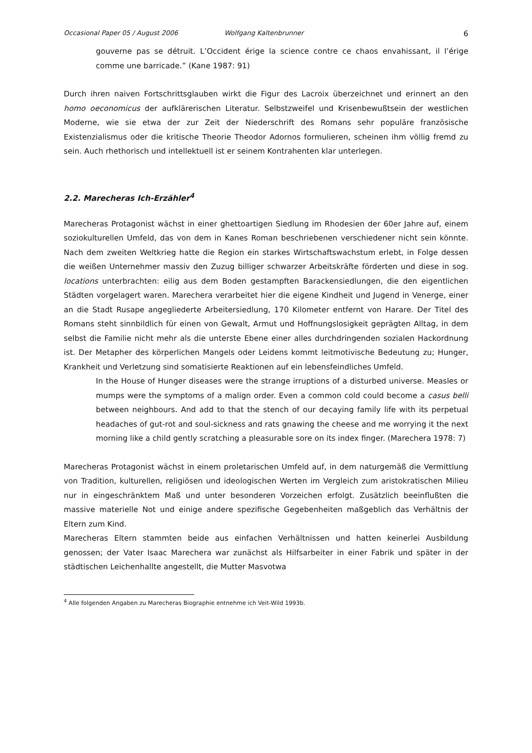Occasional Paper 05 / August 2006 Wolfgang Kaltenbrunner 6
gouverne pas se détruit. L’Occident érige la science contre ce chaos envahissant, il l’érige comme une barricade.” (Kane 1987: 91)
Durch ihren naiven Fortschrittsglauben wirkt die Figur des Lacroix überzeichnet und erinnert an den homo oeconomicus der aufklärerischen Literatur. Selbstzweifel und Krisenbewußtsein der westlichen Moderne, wie sie etwa der zur Zeit der Niederschrift des Romans sehr populäre französische Existenzialismus oder die kritische Theorie Theodor Adornos formulieren, scheinen ihm völlig fremd zu sein. Auch rhethorisch und intellektuell ist er seinem Kontrahenten klar unterlegen.
2.2. Marecheras Ich-Erzähler<sup>4</sup>
Marecheras Protagonist wächst in einer ghettoartigen Siedlung im Rhodesien der 60er Jahre auf, einem soziokulturellen Umfeld, das von dem in Kanes Roman beschriebenen verschiedener nicht sein könnte. Nach dem zweiten Weltkrieg hatte die Region ein starkes Wirtschaftswachstum erlebt, in Folge dessen die weißen Unternehmer massiv den Zuzug billiger schwarzer Arbeitskräfte förderten und diese in sog. locations unterbrachten: eilig aus dem Boden gestampften Barackensiedlungen, die den eigentlichen Städten vorgelagert waren. Marechera verarbeitet hier die eigene Kindheit und Jugend in Venerge, einer an die Stadt Rusape angegliederte Arbeitersiedlung, 170 Kilometer entfernt von Harare. Der Titel des Romans steht sinnbildlich für einen von Gewalt, Armut und Hoffnungslosigkeit geprägten Alltag, in dem selbst die Familie nicht mehr als die unterste Ebene einer alles durchdringenden sozialen Hackordnung ist. Der Metapher des körperlichen Mangels oder Leidens kommt leitmotivische Bedeutung zu; Hunger, Krankheit und Verletzung sind somatisierte Reaktionen auf ein lebensfeindliches Umfeld.
In the House of Hunger diseases were the strange irruptions of a disturbed universe. Measles or mumps were the symptoms of a malign order. Even a common cold could become a casus belli between neighbours. And add to that the stench of our decaying family life with its perpetual headaches of gut-rot and soul-sickness and rats gnawing the cheese and me worrying it the next morning like a child gently scratching a pleasurable sore on its index finger. (Marechera 1978: 7)
Marecheras Protagonist wächst in einem proletarischen Umfeld auf, in dem naturgemäß die Vermittlung von Tradition, kulturellen, religiösen und ideologischen Werten im Vergleich zum aristokratischen Milieu nur in eingeschränktem Maß und unter besonderen Vorzeichen erfolgt. Zusätzlich beeinflußten die massive materielle Not und einige andere spezifische Gegebenheiten maßgeblich das Verhältnis der Eltern zum Kind.
Marecheras Eltern stammten beide aus einfachen Verhältnissen und hatten keinerlei Ausbildung genossen; der Vater Isaac Marechera war zunächst als Hilfsarbeiter in einer Fabrik und später in der städtischen Leichenhallte angestellt, die Mutter Masvotwa
<sup>4</sup> Alle folgenden Angaben zu Marecheras Biographie entnehme ich Veit-Wild 1993b.